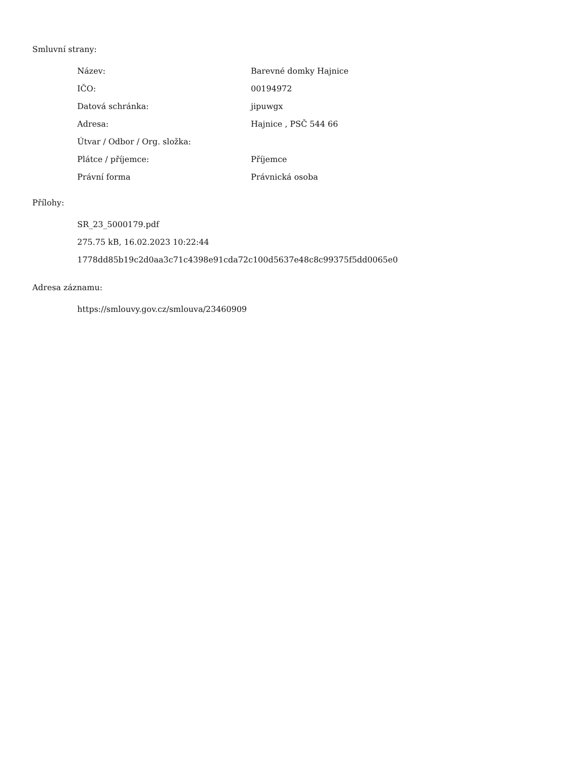Smluvní strany:
| Název: | Barevné domky Hajnice |
| IČO: | 00194972 |
| Datová schránka: | jipuwgx |
| Adresa: | Hajnice , PSČ 544 66 |
| Útvar / Odbor / Org. složka: | |
| Plátce / příjemce: | Příjemce |
| Právní forma | Právnická osoba |
Přílohy:
SR_23_5000179.pdf
275.75 kB, 16.02.2023 10:22:44
1778dd85b19c2d0aa3c71c4398e91cda72c100d5637e48c8c99375f5dd0065e0
Adresa záznamu:
https://smlouvy.gov.cz/smlouva/23460909